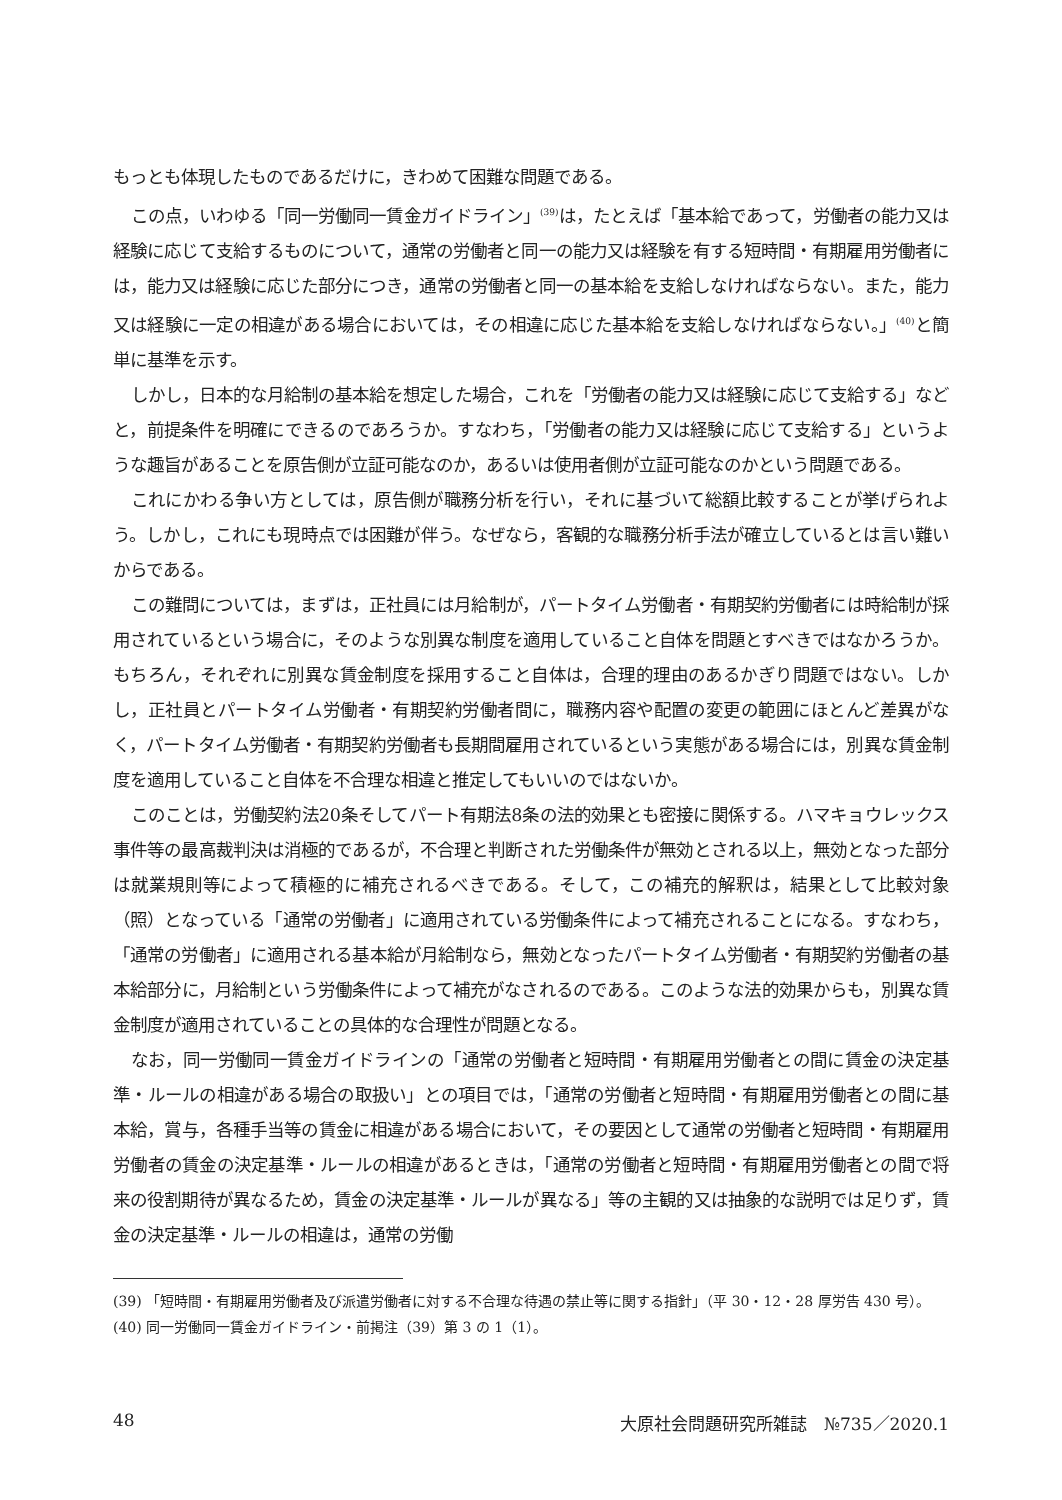もっとも体現したものであるだけに，きわめて困難な問題である。
この点，いわゆる「同一労働同一賃金ガイドライン」<sup>(39)</sup>は，たとえば「基本給であって，労働者の能力又は経験に応じて支給するものについて，通常の労働者と同一の能力又は経験を有する短時間・有期雇用労働者には，能力又は経験に応じた部分につき，通常の労働者と同一の基本給を支給しなければならない。また，能力又は経験に一定の相違がある場合においては，その相違に応じた基本給を支給しなければならない。」<sup>(40)</sup>と簡単に基準を示す。
しかし，日本的な月給制の基本給を想定した場合，これを「労働者の能力又は経験に応じて支給する」などと，前提条件を明確にできるのであろうか。すなわち，「労働者の能力又は経験に応じて支給する」というような趣旨があることを原告側が立証可能なのか，あるいは使用者側が立証可能なのかという問題である。
これにかわる争い方としては，原告側が職務分析を行い，それに基づいて総額比較することが挙げられよう。しかし，これにも現時点では困難が伴う。なぜなら，客観的な職務分析手法が確立しているとは言い難いからである。
この難問については，まずは，正社員には月給制が，パートタイム労働者・有期契約労働者には時給制が採用されているという場合に，そのような別異な制度を適用していること自体を問題とすべきではなかろうか。もちろん，それぞれに別異な賃金制度を採用すること自体は，合理的理由のあるかぎり問題ではない。しかし，正社員とパートタイム労働者・有期契約労働者間に，職務内容や配置の変更の範囲にほとんど差異がなく，パートタイム労働者・有期契約労働者も長期間雇用されているという実態がある場合には，別異な賃金制度を適用していること自体を不合理な相違と推定してもいいのではないか。
このことは，労働契約法20条そしてパート有期法8条の法的効果とも密接に関係する。ハマキョウレックス事件等の最高裁判決は消極的であるが，不合理と判断された労働条件が無効とされる以上，無効となった部分は就業規則等によって積極的に補充されるべきである。そして，この補充的解釈は，結果として比較対象（照）となっている「通常の労働者」に適用されている労働条件によって補充されることになる。すなわち，「通常の労働者」に適用される基本給が月給制なら，無効となったパートタイム労働者・有期契約労働者の基本給部分に，月給制という労働条件によって補充がなされるのである。このような法的効果からも，別異な賃金制度が適用されていることの具体的な合理性が問題となる。
なお，同一労働同一賃金ガイドラインの「通常の労働者と短時間・有期雇用労働者との間に賃金の決定基準・ルールの相違がある場合の取扱い」との項目では，「通常の労働者と短時間・有期雇用労働者との間に基本給，賞与，各種手当等の賃金に相違がある場合において，その要因として通常の労働者と短時間・有期雇用労働者の賃金の決定基準・ルールの相違があるときは，「通常の労働者と短時間・有期雇用労働者との間で将来の役割期待が異なるため，賃金の決定基準・ルールが異なる」等の主観的又は抽象的な説明では足りず，賃金の決定基準・ルールの相違は，通常の労働
(39) 「短時間・有期雇用労働者及び派遣労働者に対する不合理な待遇の禁止等に関する指針」（平 30・12・28 厚労告 430 号）。
(40) 同一労働同一賃金ガイドライン・前掲注（39）第 3 の 1（1）。
48 大原社会問題研究所雑誌　№735／2020.1